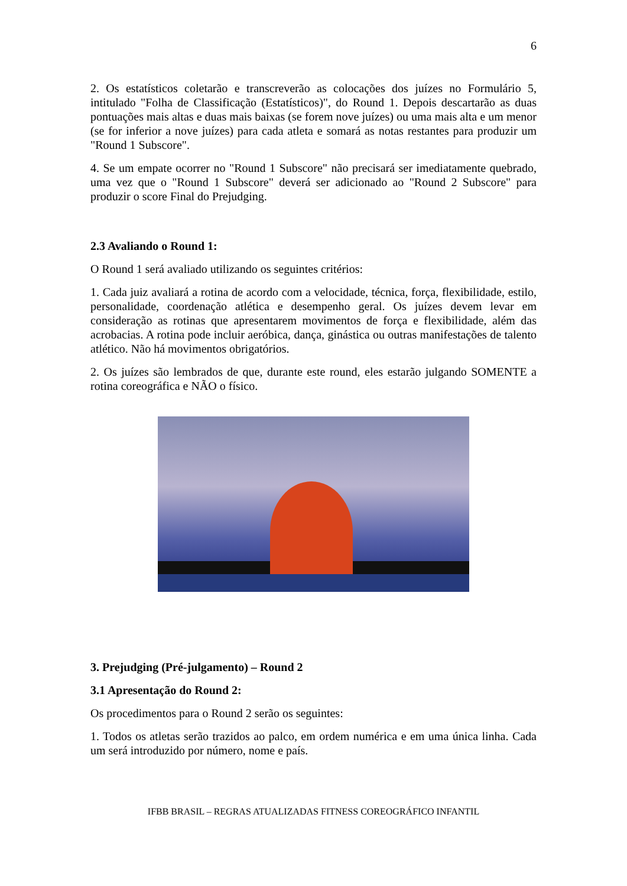6
2. Os estatísticos coletarão e transcreverão as colocações dos juízes no Formulário 5, intitulado "Folha de Classificação (Estatísticos)", do Round 1. Depois descartarão as duas pontuações mais altas e duas mais baixas (se forem nove juízes) ou uma mais alta e um menor (se for inferior a nove juízes) para cada atleta e somará as notas restantes para produzir um "Round 1 Subscore".
4. Se um empate ocorrer no "Round 1 Subscore" não precisará ser imediatamente quebrado, uma vez que o "Round 1 Subscore" deverá ser adicionado ao "Round 2 Subscore" para produzir o score Final do Prejudging.
2.3 Avaliando o Round 1:
O Round 1 será avaliado utilizando os seguintes critérios:
1. Cada juiz avaliará a rotina de acordo com a velocidade, técnica, força, flexibilidade, estilo, personalidade, coordenação atlética e desempenho geral. Os juízes devem levar em consideração as rotinas que apresentarem movimentos de força e flexibilidade, além das acrobacias. A rotina pode incluir aeróbica, dança, ginástica ou outras manifestações de talento atlético. Não há movimentos obrigatórios.
2. Os juízes são lembrados de que, durante este round, eles estarão julgando SOMENTE a rotina coreográfica e NÃO o físico.
3. Prejudging (Pré-julgamento) – Round 2
3.1 Apresentação do Round 2:
Os procedimentos para o Round 2 serão os seguintes:
1. Todos os atletas serão trazidos ao palco, em ordem numérica e em uma única linha. Cada um será introduzido por número, nome e país.
IFBB BRASIL – REGRAS ATUALIZADAS FITNESS COREOGRÁFICO INFANTIL